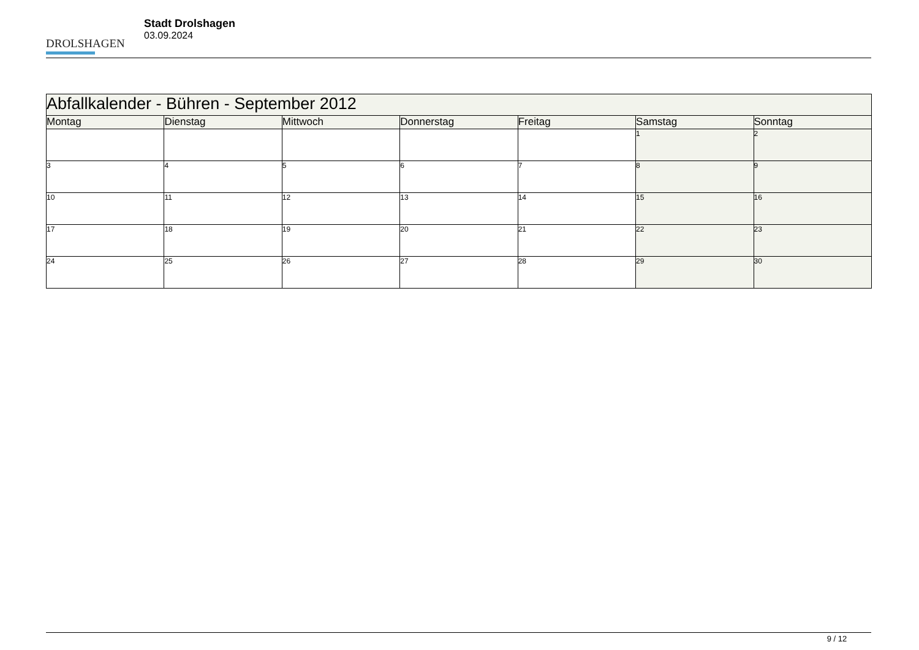DROLSHAGEN
Stadt Drolshagen
03.09.2024
| Abfallkalender - Bühren - September 2012 | | | | | | |
| --- | --- | --- | --- | --- | --- | --- |
| Montag | Dienstag | Mittwoch | Donnerstag | Freitag | Samstag | Sonntag |
| | | | | | 1 | 2 |
| 3 | 4 | 5 | 6 | 7 | 8 | 9 |
| 10 | 11 | 12 | 13 | 14 | 15 | 16 |
| 17 | 18 | 19 | 20 | 21 | 22 | 23 |
| 24 | 25 | 26 | 27 | 28 | 29 | 30 |
9 / 12